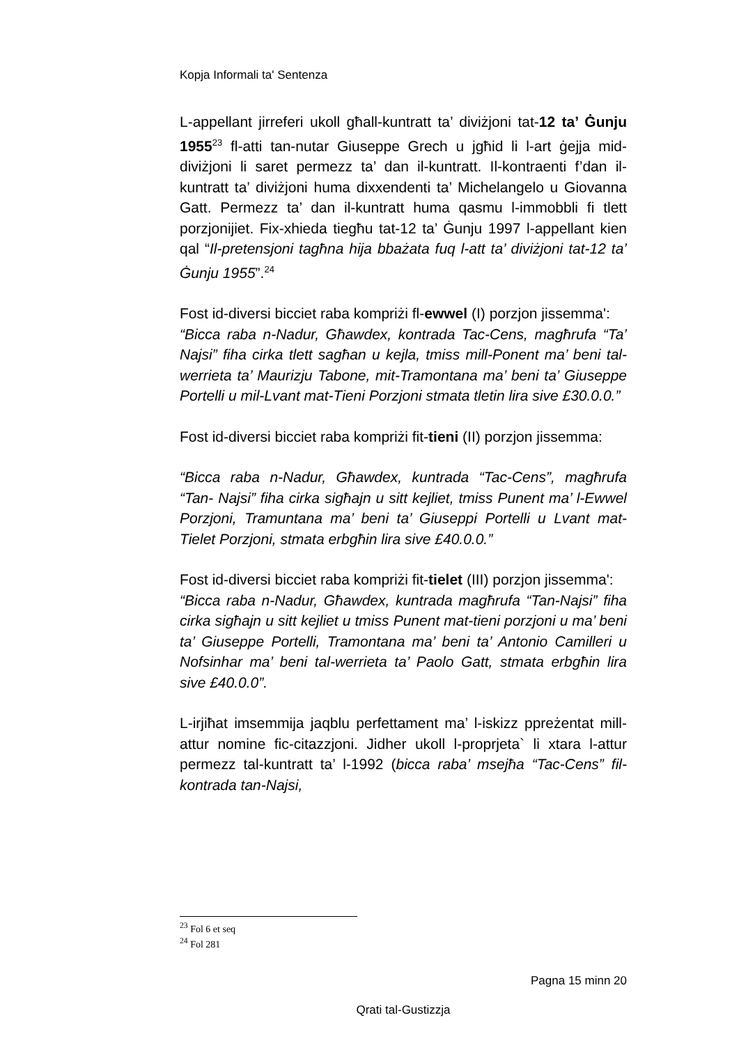Kopja Informali ta' Sentenza
L-appellant jirreferi ukoll għall-kuntratt ta’ diviżjoni tat-12 ta’ Ġunju 1955<sup>23</sup> fl-atti tan-nutar Giuseppe Grech u jgħid li l-art ġejja mid-diviżjoni li saret permezz ta’ dan il-kuntratt. Il-kontraenti f’dan il-kuntratt ta’ diviżjoni huma dixxendenti ta’ Michelangelo u Giovanna Gatt. Permezz ta’ dan il-kuntratt huma qasmu l-immobbli fi tlett porzjonijiet. Fix-xhieda tiegħu tat-12 ta’ Ġunju 1997 l-appellant kien qal “Il-pretensjoni tagħna hija bbażata fuq l-att ta’ diviżjoni tat-12 ta’ Ġunju 1955”.<sup>24</sup>
Fost id-diversi bicciet raba kompriżi fl-ewwel (I) porzjon jissemma':
“Bicca raba n-Nadur, Għawdex, kontrada Tac-Cens, magħrufa “Ta’ Najsi” fiha cirka tlett sagħan u kejla, tmiss mill-Ponent ma’ beni tal-werrieta ta’ Maurizju Tabone, mit-Tramontana ma’ beni ta’ Giuseppe Portelli u mil-Lvant mat-Tieni Porzjoni stmata tletin lira sive £30.0.0.”
Fost id-diversi bicciet raba kompriżi fit-tieni (II) porzjon jissemma:
“Bicca raba n-Nadur, Għawdex, kuntrada “Tac-Cens”, magħrufa “Tan- Najsi” fiha cirka sigħajn u sitt kejliet, tmiss Punent ma’ l-Ewwel Porzjoni, Tramuntana ma’ beni ta’ Giuseppi Portelli u Lvant mat-Tielet Porzjoni, stmata erbgħin lira sive £40.0.0.”
Fost id-diversi bicciet raba kompriżi fit-tielet (III) porzjon jissemma':
“Bicca raba n-Nadur, Għawdex, kuntrada magħrufa “Tan-Najsi” fiha cirka sigħajn u sitt kejliet u tmiss Punent mat-tieni porzjoni u ma’ beni ta’ Giuseppe Portelli, Tramontana ma’ beni ta’ Antonio Camilleri u Nofsinhar ma’ beni tal-werrieta ta’ Paolo Gatt, stmata erbgħin lira sive £40.0.0”.
L-irjiħat imsemmija jaqblu perfettament ma’ l-iskizz ppreżentat mill-attur nomine fic-citazzjoni. Jidher ukoll l-proprjeta` li xtara l-attur permezz tal-kuntratt ta’ l-1992 (bicca raba’ msejħa “Tac-Cens” fil-kontrada tan-Najsi,
<sup>23</sup> Fol 6 et seq
<sup>24</sup> Fol 281
Pagna 15 minn 20
Qrati tal-Gustizzja